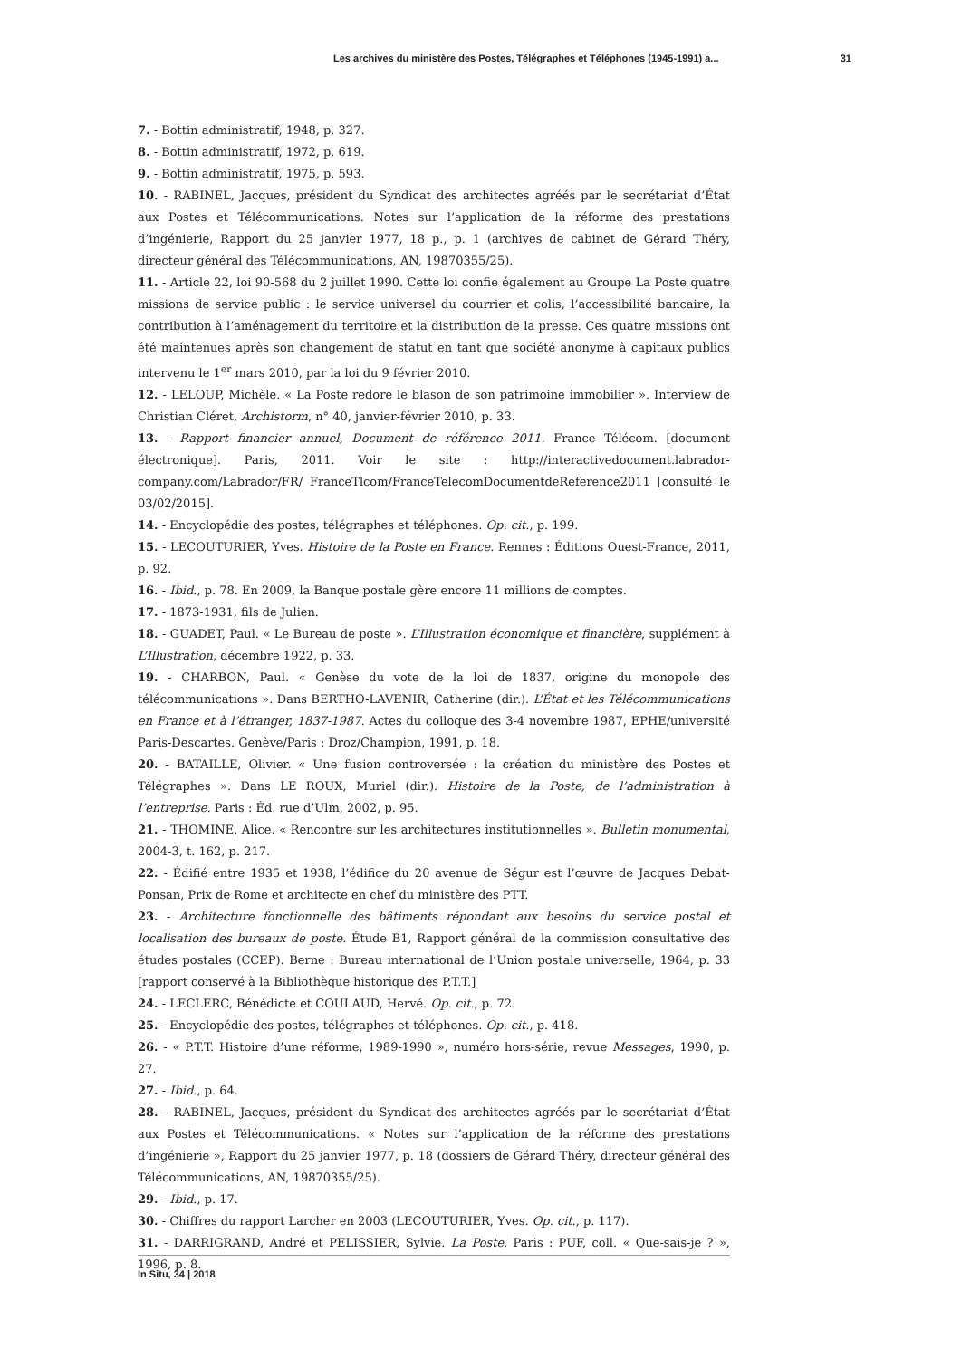Les archives du ministère des Postes, Télégraphes et Téléphones (1945-1991) a... 31
7. - Bottin administratif, 1948, p. 327.
8. - Bottin administratif, 1972, p. 619.
9. - Bottin administratif, 1975, p. 593.
10. - RABINEL, Jacques, président du Syndicat des architectes agréés par le secrétariat d’État aux Postes et Télécommunications. Notes sur l’application de la réforme des prestations d’ingénierie, Rapport du 25 janvier 1977, 18 p., p. 1 (archives de cabinet de Gérard Théry, directeur général des Télécommunications, AN, 19870355/25).
11. - Article 22, loi 90-568 du 2 juillet 1990. Cette loi confie également au Groupe La Poste quatre missions de service public : le service universel du courrier et colis, l’accessibilité bancaire, la contribution à l’aménagement du territoire et la distribution de la presse. Ces quatre missions ont été maintenues après son changement de statut en tant que société anonyme à capitaux publics intervenu le 1<sup>er</sup> mars 2010, par la loi du 9 février 2010.
12. - LELOUP, Michèle. « La Poste redore le blason de son patrimoine immobilier ». Interview de Christian Cléret, Archistorm, n° 40, janvier-février 2010, p. 33.
13. - Rapport financier annuel, Document de référence 2011. France Télécom. [document électronique]. Paris, 2011. Voir le site : http://interactivedocument.labrador-company.com/Labrador/FR/ FranceTlcom/FranceTelecomDocumentdeReference2011 [consulté le 03/02/2015].
14. - Encyclopédie des postes, télégraphes et téléphones. Op. cit., p. 199.
15. - LECOUTURIER, Yves. Histoire de la Poste en France. Rennes : Éditions Ouest-France, 2011, p. 92.
16. - Ibid., p. 78. En 2009, la Banque postale gère encore 11 millions de comptes.
17. - 1873-1931, fils de Julien.
18. - GUADET, Paul. « Le Bureau de poste ». L’Illustration économique et financière, supplément à L’Illustration, décembre 1922, p. 33.
19. - CHARBON, Paul. « Genèse du vote de la loi de 1837, origine du monopole des télécommunications ». Dans BERTHO-LAVENIR, Catherine (dir.). L’État et les Télécommunications en France et à l’étranger, 1837-1987. Actes du colloque des 3-4 novembre 1987, EPHE/université Paris-Descartes. Genève/Paris : Droz/Champion, 1991, p. 18.
20. - BATAILLE, Olivier. « Une fusion controversée : la création du ministère des Postes et Télégraphes ». Dans LE ROUX, Muriel (dir.). Histoire de la Poste, de l’administration à l’entreprise. Paris : Éd. rue d’Ulm, 2002, p. 95.
21. - THOMINE, Alice. « Rencontre sur les architectures institutionnelles ». Bulletin monumental, 2004-3, t. 162, p. 217.
22. - Édifié entre 1935 et 1938, l’édifice du 20 avenue de Ségur est l’œuvre de Jacques Debat-Ponsan, Prix de Rome et architecte en chef du ministère des PTT.
23. - Architecture fonctionnelle des bâtiments répondant aux besoins du service postal et localisation des bureaux de poste. Étude B1, Rapport général de la commission consultative des études postales (CCEP). Berne : Bureau international de l’Union postale universelle, 1964, p. 33 [rapport conservé à la Bibliothèque historique des P.T.T.]
24. - LECLERC, Bénédicte et COULAUD, Hervé. Op. cit., p. 72.
25. - Encyclopédie des postes, télégraphes et téléphones. Op. cit., p. 418.
26. - « P.T.T. Histoire d’une réforme, 1989-1990 », numéro hors-série, revue Messages, 1990, p. 27.
27. - Ibid., p. 64.
28. - RABINEL, Jacques, président du Syndicat des architectes agréés par le secrétariat d’État aux Postes et Télécommunications. « Notes sur l’application de la réforme des prestations d’ingénierie », Rapport du 25 janvier 1977, p. 18 (dossiers de Gérard Théry, directeur général des Télécommunications, AN, 19870355/25).
29. - Ibid., p. 17.
30. - Chiffres du rapport Larcher en 2003 (LECOUTURIER, Yves. Op. cit., p. 117).
31. - DARRIGRAND, André et PELISSIER, Sylvie. La Poste. Paris : PUF, coll. « Que-sais-je ? », 1996, p. 8.
In Situ, 34 | 2018